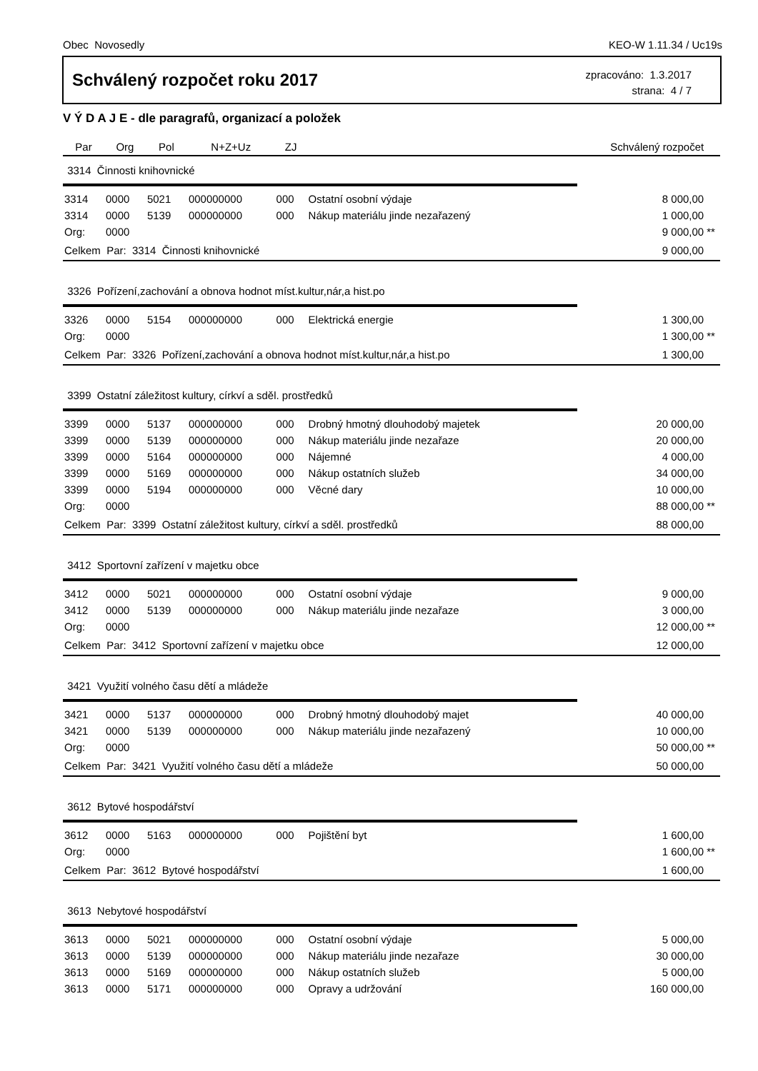Obec Novosedly KEO-W 1.11.34 / Uc19s
Schválený rozpočet roku 2017
zpracováno: 1.3.2017
strana: 4 / 7
V Ý D A J E - dle paragrafů, organizací a položek
| Par | Org | Pol | N+Z+Uz | ZJ | | Schválený rozpočet | |
| --- | --- | --- | --- | --- | --- | --- | --- |
| 3314 Činnosti knihovnické | | | | | | | |
| 3314 | 0000 | 5021 | 000000000 | 000 | Ostatní osobní výdaje | 8 000,00 | |
| 3314 | 0000 | 5139 | 000000000 | 000 | Nákup materiálu jinde nezařazený | 1 000,00 | |
| Org: | 0000 | | | | | 9 000,00 | ** |
| Celkem Par: 3314 Činnosti knihovnické | | | | | | 9 000,00 | |
| 3326 Pořízení,zachování a obnova hodnot míst.kultur,nár,a hist.po | | | | | | | |
| 3326 | 0000 | 5154 | 000000000 | 000 | Elektrická energie | 1 300,00 | |
| Org: | 0000 | | | | | 1 300,00 | ** |
| Celkem Par: 3326 Pořízení,zachování a obnova hodnot míst.kultur,nár,a hist.po | | | | | | 1 300,00 | |
| 3399 Ostatní záležitost kultury, církví a sděl. prostředků | | | | | | | |
| 3399 | 0000 | 5137 | 000000000 | 000 | Drobný hmotný dlouhodobý majetek | 20 000,00 | |
| 3399 | 0000 | 5139 | 000000000 | 000 | Nákup materiálu jinde nezařaze | 20 000,00 | |
| 3399 | 0000 | 5164 | 000000000 | 000 | Nájemné | 4 000,00 | |
| 3399 | 0000 | 5169 | 000000000 | 000 | Nákup ostatních služeb | 34 000,00 | |
| 3399 | 0000 | 5194 | 000000000 | 000 | Věcné dary | 10 000,00 | |
| Org: | 0000 | | | | | 88 000,00 | ** |
| Celkem Par: 3399 Ostatní záležitost kultury, církví a sděl. prostředků | | | | | | 88 000,00 | |
| 3412 Sportovní zařízení v majetku obce | | | | | | | |
| 3412 | 0000 | 5021 | 000000000 | 000 | Ostatní osobní výdaje | 9 000,00 | |
| 3412 | 0000 | 5139 | 000000000 | 000 | Nákup materiálu jinde nezařaze | 3 000,00 | |
| Org: | 0000 | | | | | 12 000,00 | ** |
| Celkem Par: 3412 Sportovní zařízení v majetku obce | | | | | | 12 000,00 | |
| 3421 Využití volného času dětí a mládeže | | | | | | | |
| 3421 | 0000 | 5137 | 000000000 | 000 | Drobný hmotný dlouhodobý majet | 40 000,00 | |
| 3421 | 0000 | 5139 | 000000000 | 000 | Nákup materiálu jinde nezařazený | 10 000,00 | |
| Org: | 0000 | | | | | 50 000,00 | ** |
| Celkem Par: 3421 Využití volného času dětí a mládeže | | | | | | 50 000,00 | |
| 3612 Bytové hospodářství | | | | | | | |
| 3612 | 0000 | 5163 | 000000000 | 000 | Pojištění byt | 1 600,00 | |
| Org: | 0000 | | | | | 1 600,00 | ** |
| Celkem Par: 3612 Bytové hospodářství | | | | | | 1 600,00 | |
| 3613 Nebytové hospodářství | | | | | | | |
| 3613 | 0000 | 5021 | 000000000 | 000 | Ostatní osobní výdaje | 5 000,00 | |
| 3613 | 0000 | 5139 | 000000000 | 000 | Nákup materiálu jinde nezařaze | 30 000,00 | |
| 3613 | 0000 | 5169 | 000000000 | 000 | Nákup ostatních služeb | 5 000,00 | |
| 3613 | 0000 | 5171 | 000000000 | 000 | Opravy a udržování | 160 000,00 | |